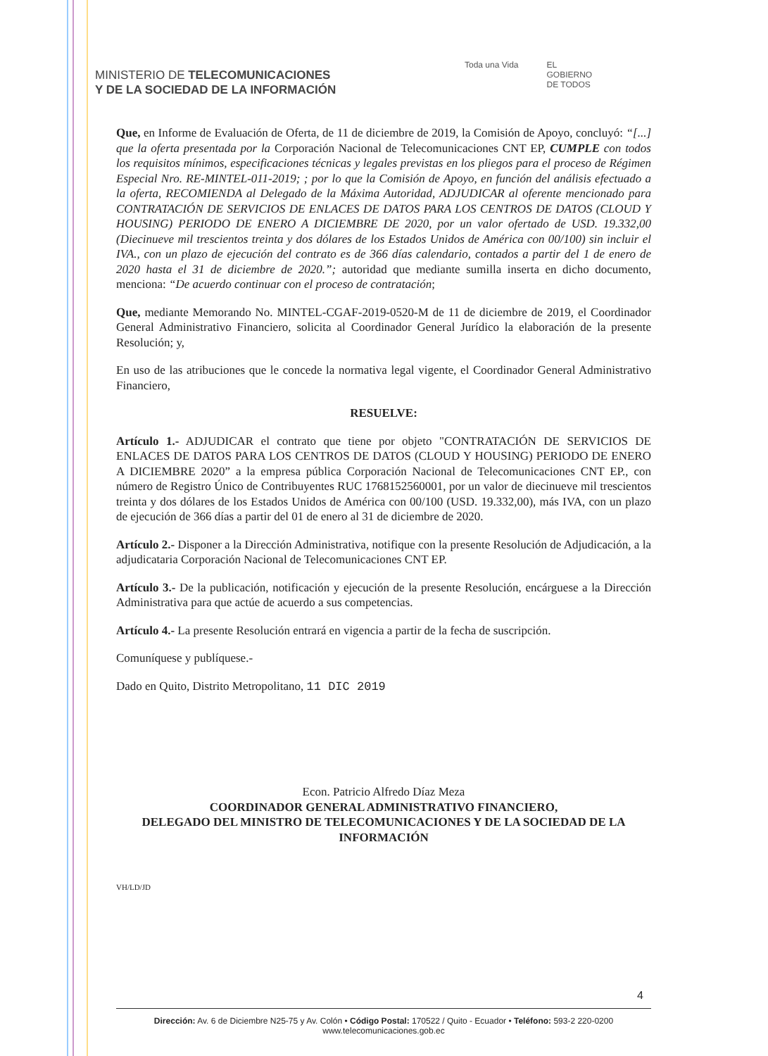MINISTERIO DE TELECOMUNICACIONES
Y DE LA SOCIEDAD DE LA INFORMACIÓN
Toda una Vida EL
GOBIERNO
DE TODOS
Que, en Informe de Evaluación de Oferta, de 11 de diciembre de 2019, la Comisión de Apoyo, concluyó: “[...] que la oferta presentada por la Corporación Nacional de Telecomunicaciones CNT EP, CUMPLE con todos los requisitos mínimos, especificaciones técnicas y legales previstas en los pliegos para el proceso de Régimen Especial Nro. RE-MINTEL-011-2019; ; por lo que la Comisión de Apoyo, en función del análisis efectuado a la oferta, RECOMIENDA al Delegado de la Máxima Autoridad, ADJUDICAR al oferente mencionado para CONTRATACIÓN DE SERVICIOS DE ENLACES DE DATOS PARA LOS CENTROS DE DATOS (CLOUD Y HOUSING) PERIODO DE ENERO A DICIEMBRE DE 2020, por un valor ofertado de USD. 19.332,00 (Diecinueve mil trescientos treinta y dos dólares de los Estados Unidos de América con 00/100) sin incluir el IVA., con un plazo de ejecución del contrato es de 366 días calendario, contados a partir del 1 de enero de 2020 hasta el 31 de diciembre de 2020.”; autoridad que mediante sumilla inserta en dicho documento, menciona: “De acuerdo continuar con el proceso de contratación;
Que, mediante Memorando No. MINTEL-CGAF-2019-0520-M de 11 de diciembre de 2019, el Coordinador General Administrativo Financiero, solicita al Coordinador General Jurídico la elaboración de la presente Resolución; y,
En uso de las atribuciones que le concede la normativa legal vigente, el Coordinador General Administrativo Financiero,
RESUELVE:
Artículo 1.- ADJUDICAR el contrato que tiene por objeto "CONTRATACIÓN DE SERVICIOS DE ENLACES DE DATOS PARA LOS CENTROS DE DATOS (CLOUD Y HOUSING) PERIODO DE ENERO A DICIEMBRE 2020” a la empresa pública Corporación Nacional de Telecomunicaciones CNT EP., con número de Registro Único de Contribuyentes RUC 1768152560001, por un valor de diecinueve mil trescientos treinta y dos dólares de los Estados Unidos de América con 00/100 (USD. 19.332,00), más IVA, con un plazo de ejecución de 366 días a partir del 01 de enero al 31 de diciembre de 2020.
Artículo 2.- Disponer a la Dirección Administrativa, notifique con la presente Resolución de Adjudicación, a la adjudicataria Corporación Nacional de Telecomunicaciones CNT EP.
Artículo 3.- De la publicación, notificación y ejecución de la presente Resolución, encárguese a la Dirección Administrativa para que actúe de acuerdo a sus competencias.
Artículo 4.- La presente Resolución entrará en vigencia a partir de la fecha de suscripción.
Comuníquese y publíquese.-
Dado en Quito, Distrito Metropolitano, 11 DIC 2019
Econ. Patricio Alfredo Díaz Meza
COORDINADOR GENERAL ADMINISTRATIVO FINANCIERO,
DELEGADO DEL MINISTRO DE TELECOMUNICACIONES Y DE LA SOCIEDAD DE LA INFORMACIÓN
VH/LD/JD
4
Dirección: Av. 6 de Diciembre N25-75 y Av. Colón • Código Postal: 170522 / Quito - Ecuador • Teléfono: 593-2 220-0200
www.telecomunicaciones.gob.ec